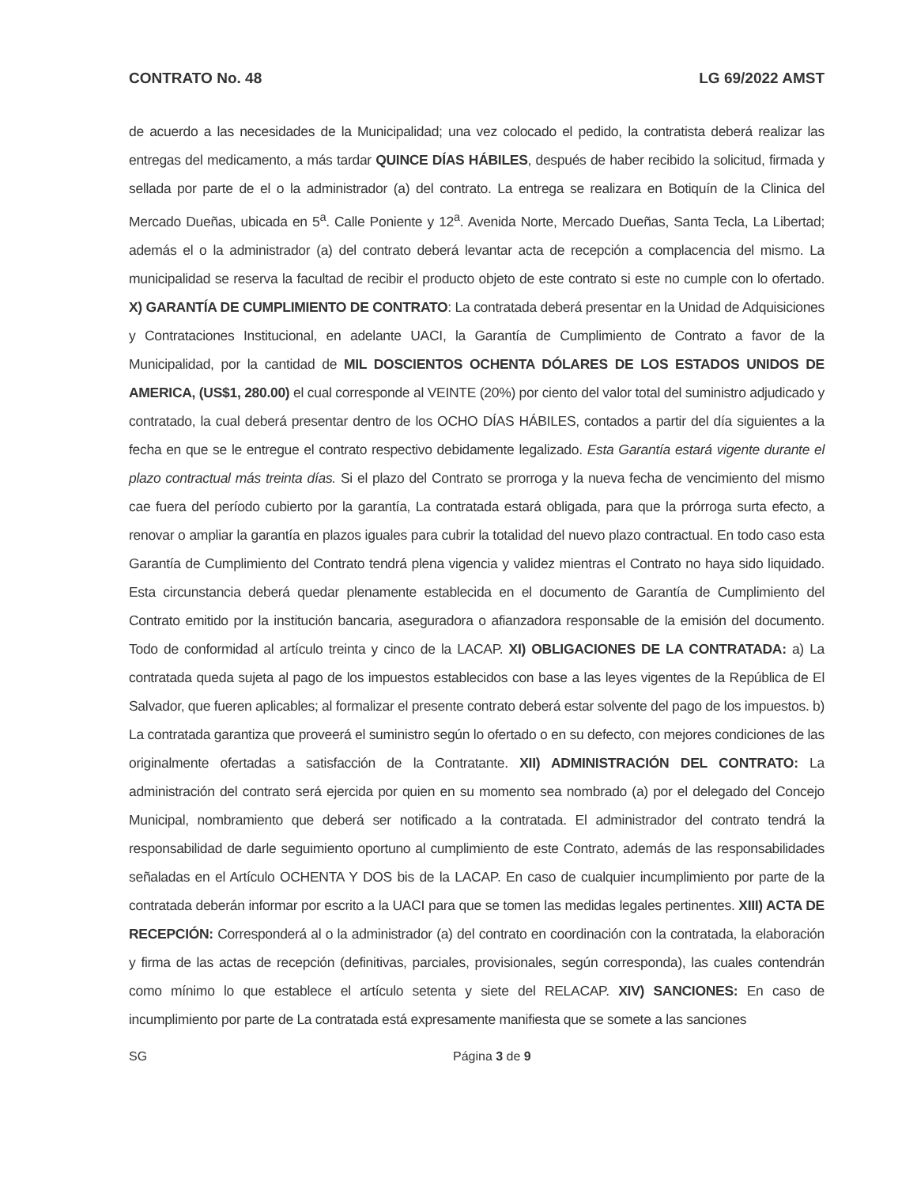CONTRATO No. 48 LG 69/2022 AMST
de acuerdo a las necesidades de la Municipalidad; una vez colocado el pedido, la contratista deberá realizar las entregas del medicamento, a más tardar QUINCE DÍAS HÁBILES, después de haber recibido la solicitud, firmada y sellada por parte de el o la administrador (a) del contrato. La entrega se realizara en Botiquín de la Clinica del Mercado Dueñas, ubicada en 5<sup>a</sup>. Calle Poniente y 12<sup>a</sup>. Avenida Norte, Mercado Dueñas, Santa Tecla, La Libertad; además el o la administrador (a) del contrato deberá levantar acta de recepción a complacencia del mismo. La municipalidad se reserva la facultad de recibir el producto objeto de este contrato si este no cumple con lo ofertado. X) GARANTÍA DE CUMPLIMIENTO DE CONTRATO: La contratada deberá presentar en la Unidad de Adquisiciones y Contrataciones Institucional, en adelante UACI, la Garantía de Cumplimiento de Contrato a favor de la Municipalidad, por la cantidad de MIL DOSCIENTOS OCHENTA DÓLARES DE LOS ESTADOS UNIDOS DE AMERICA, (US$1, 280.00) el cual corresponde al VEINTE (20%) por ciento del valor total del suministro adjudicado y contratado, la cual deberá presentar dentro de los OCHO DÍAS HÁBILES, contados a partir del día siguientes a la fecha en que se le entregue el contrato respectivo debidamente legalizado. Esta Garantía estará vigente durante el plazo contractual más treinta días. Si el plazo del Contrato se prorroga y la nueva fecha de vencimiento del mismo cae fuera del período cubierto por la garantía, La contratada estará obligada, para que la prórroga surta efecto, a renovar o ampliar la garantía en plazos iguales para cubrir la totalidad del nuevo plazo contractual. En todo caso esta Garantía de Cumplimiento del Contrato tendrá plena vigencia y validez mientras el Contrato no haya sido liquidado. Esta circunstancia deberá quedar plenamente establecida en el documento de Garantía de Cumplimiento del Contrato emitido por la institución bancaria, aseguradora o afianzadora responsable de la emisión del documento. Todo de conformidad al artículo treinta y cinco de la LACAP. XI) OBLIGACIONES DE LA CONTRATADA: a) La contratada queda sujeta al pago de los impuestos establecidos con base a las leyes vigentes de la República de El Salvador, que fueren aplicables; al formalizar el presente contrato deberá estar solvente del pago de los impuestos. b) La contratada garantiza que proveerá el suministro según lo ofertado o en su defecto, con mejores condiciones de las originalmente ofertadas a satisfacción de la Contratante. XII) ADMINISTRACIÓN DEL CONTRATO: La administración del contrato será ejercida por quien en su momento sea nombrado (a) por el delegado del Concejo Municipal, nombramiento que deberá ser notificado a la contratada. El administrador del contrato tendrá la responsabilidad de darle seguimiento oportuno al cumplimiento de este Contrato, además de las responsabilidades señaladas en el Artículo OCHENTA Y DOS bis de la LACAP. En caso de cualquier incumplimiento por parte de la contratada deberán informar por escrito a la UACI para que se tomen las medidas legales pertinentes. XIII) ACTA DE RECEPCIÓN: Corresponderá al o la administrador (a) del contrato en coordinación con la contratada, la elaboración y firma de las actas de recepción (definitivas, parciales, provisionales, según corresponda), las cuales contendrán como mínimo lo que establece el artículo setenta y siete del RELACAP. XIV) SANCIONES: En caso de incumplimiento por parte de La contratada está expresamente manifiesta que se somete a las sanciones
SG Página 3 de 9